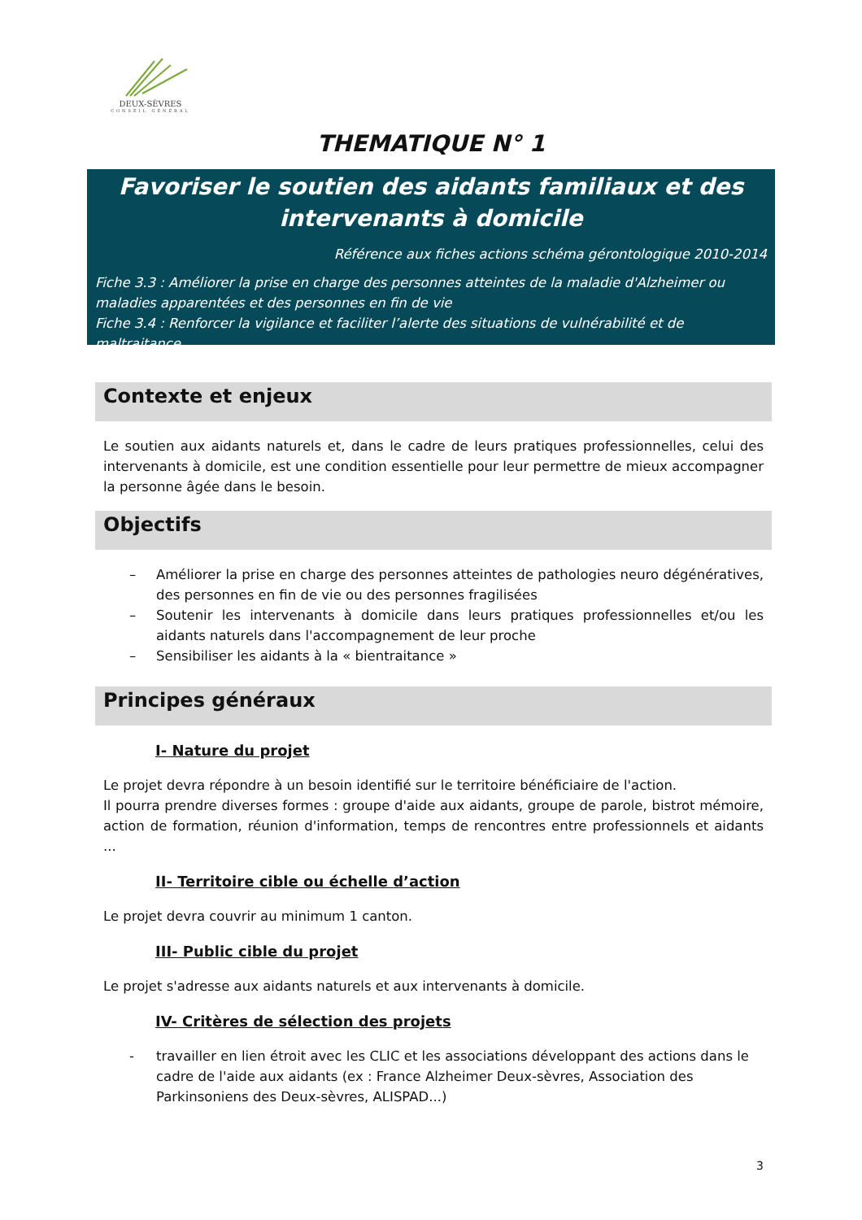DEUX-SÈVRES
CONSEIL GÉNÉRAL
THEMATIQUE N° 1
Favoriser le soutien des aidants familiaux et des intervenants à domicile
Référence aux fiches actions schéma gérontologique 2010-2014
Fiche 3.3 : Améliorer la prise en charge des personnes atteintes de la maladie d'Alzheimer ou maladies apparentées et des personnes en fin de vie
Fiche 3.4 : Renforcer la vigilance et faciliter l’alerte des situations de vulnérabilité et de maltraitance
Contexte et enjeux
Le soutien aux aidants naturels et, dans le cadre de leurs pratiques professionnelles, celui des intervenants à domicile, est une condition essentielle pour leur permettre de mieux accompagner la personne âgée dans le besoin.
Objectifs
– Améliorer la prise en charge des personnes atteintes de pathologies neuro dégénératives, des personnes en fin de vie ou des personnes fragilisées
– Soutenir les intervenants à domicile dans leurs pratiques professionnelles et/ou les aidants naturels dans l'accompagnement de leur proche
– Sensibiliser les aidants à la « bientraitance »
Principes généraux
I- Nature du projet
Le projet devra répondre à un besoin identifié sur le territoire bénéficiaire de l'action.
Il pourra prendre diverses formes : groupe d'aide aux aidants, groupe de parole, bistrot mémoire, action de formation, réunion d'information, temps de rencontres entre professionnels et aidants ...
II- Territoire cible ou échelle d’action
Le projet devra couvrir au minimum 1 canton.
III- Public cible du projet
Le projet s'adresse aux aidants naturels et aux intervenants à domicile.
IV- Critères de sélection des projets
- travailler en lien étroit avec les CLIC et les associations développant des actions dans le cadre de l'aide aux aidants (ex : France Alzheimer Deux-sèvres, Association des Parkinsoniens des Deux-sèvres, ALISPAD...)
3